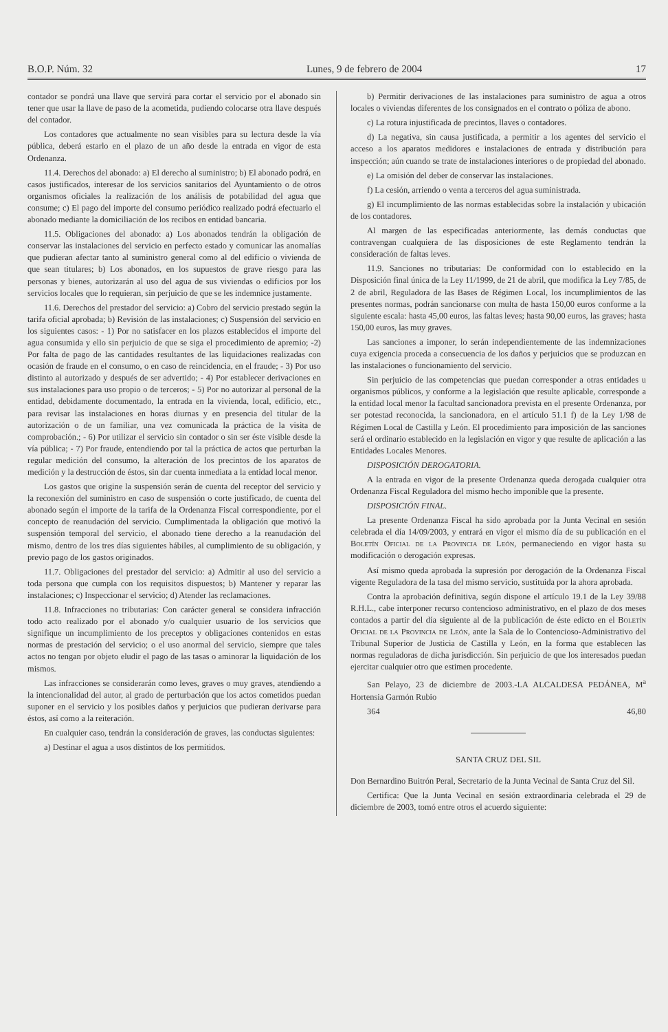B.O.P. Núm. 32 Lunes, 9 de febrero de 2004 17
contador se pondrá una llave que servirá para cortar el servicio por el abonado sin tener que usar la llave de paso de la acometida, pudiendo colocarse otra llave después del contador.
Los contadores que actualmente no sean visibles para su lectura desde la vía pública, deberá estarlo en el plazo de un año desde la entrada en vigor de esta Ordenanza.
11.4. Derechos del abonado: a) El derecho al suministro; b) El abonado podrá, en casos justificados, interesar de los servicios sanitarios del Ayuntamiento o de otros organismos oficiales la realización de los análisis de potabilidad del agua que consume; c) El pago del importe del consumo periódico realizado podrá efectuarlo el abonado mediante la domiciliación de los recibos en entidad bancaria.
11.5. Obligaciones del abonado: a) Los abonados tendrán la obligación de conservar las instalaciones del servicio en perfecto estado y comunicar las anomalías que pudieran afectar tanto al suministro general como al del edificio o vivienda de que sean titulares; b) Los abonados, en los supuestos de grave riesgo para las personas y bienes, autorizarán al uso del agua de sus viviendas o edificios por los servicios locales que lo requieran, sin perjuicio de que se les indemnice justamente.
11.6. Derechos del prestador del servicio: a) Cobro del servicio prestado según la tarifa oficial aprobada; b) Revisión de las instalaciones; c) Suspensión del servicio en los siguientes casos: - 1) Por no satisfacer en los plazos establecidos el importe del agua consumida y ello sin perjuicio de que se siga el procedimiento de apremio; -2) Por falta de pago de las cantidades resultantes de las liquidaciones realizadas con ocasión de fraude en el consumo, o en caso de reincidencia, en el fraude; - 3) Por uso distinto al autorizado y después de ser advertido; - 4) Por establecer derivaciones en sus instalaciones para uso propio o de terceros; - 5) Por no autorizar al personal de la entidad, debidamente documentado, la entrada en la vivienda, local, edificio, etc., para revisar las instalaciones en horas diurnas y en presencia del titular de la autorización o de un familiar, una vez comunicada la práctica de la visita de comprobación.; - 6) Por utilizar el servicio sin contador o sin ser éste visible desde la vía pública; - 7) Por fraude, entendiendo por tal la práctica de actos que perturban la regular medición del consumo, la alteración de los precintos de los aparatos de medición y la destrucción de éstos, sin dar cuenta inmediata a la entidad local menor.
Los gastos que origine la suspensión serán de cuenta del receptor del servicio y la reconexión del suministro en caso de suspensión o corte justificado, de cuenta del abonado según el importe de la tarifa de la Ordenanza Fiscal correspondiente, por el concepto de reanudación del servicio. Cumplimentada la obligación que motivó la suspensión temporal del servicio, el abonado tiene derecho a la reanudación del mismo, dentro de los tres días siguientes hábiles, al cumplimiento de su obligación, y previo pago de los gastos originados.
11.7. Obligaciones del prestador del servicio: a) Admitir al uso del servicio a toda persona que cumpla con los requisitos dispuestos; b) Mantener y reparar las instalaciones; c) Inspeccionar el servicio; d) Atender las reclamaciones.
11.8. Infracciones no tributarias: Con carácter general se considera infracción todo acto realizado por el abonado y/o cualquier usuario de los servicios que signifique un incumplimiento de los preceptos y obligaciones contenidos en estas normas de prestación del servicio; o el uso anormal del servicio, siempre que tales actos no tengan por objeto eludir el pago de las tasas o aminorar la liquidación de los mismos.
Las infracciones se considerarán como leves, graves o muy graves, atendiendo a la intencionalidad del autor, al grado de perturbación que los actos cometidos puedan suponer en el servicio y los posibles daños y perjuicios que pudieran derivarse para éstos, así como a la reiteración.
En cualquier caso, tendrán la consideración de graves, las conductas siguientes:
a) Destinar el agua a usos distintos de los permitidos.
b) Permitir derivaciones de las instalaciones para suministro de agua a otros locales o viviendas diferentes de los consignados en el contrato o póliza de abono.
c) La rotura injustificada de precintos, llaves o contadores.
d) La negativa, sin causa justificada, a permitir a los agentes del servicio el acceso a los aparatos medidores e instalaciones de entrada y distribución para inspección; aún cuando se trate de instalaciones interiores o de propiedad del abonado.
e) La omisión del deber de conservar las instalaciones.
f) La cesión, arriendo o venta a terceros del agua suministrada.
g) El incumplimiento de las normas establecidas sobre la instalación y ubicación de los contadores.
Al margen de las especificadas anteriormente, las demás conductas que contravengan cualquiera de las disposiciones de este Reglamento tendrán la consideración de faltas leves.
11.9. Sanciones no tributarias: De conformidad con lo establecido en la Disposición final única de la Ley 11/1999, de 21 de abril, que modifica la Ley 7/85, de 2 de abril, Reguladora de las Bases de Régimen Local, los incumplimientos de las presentes normas, podrán sancionarse con multa de hasta 150,00 euros conforme a la siguiente escala: hasta 45,00 euros, las faltas leves; hasta 90,00 euros, las graves; hasta 150,00 euros, las muy graves.
Las sanciones a imponer, lo serán independientemente de las indemnizaciones cuya exigencia proceda a consecuencia de los daños y perjuicios que se produzcan en las instalaciones o funcionamiento del servicio.
Sin perjuicio de las competencias que puedan corresponder a otras entidades u organismos públicos, y conforme a la legislación que resulte aplicable, corresponde a la entidad local menor la facultad sancionadora prevista en el presente Ordenanza, por ser potestad reconocida, la sancionadora, en el artículo 51.1 f) de la Ley 1/98 de Régimen Local de Castilla y León. El procedimiento para imposición de las sanciones será el ordinario establecido en la legislación en vigor y que resulte de aplicación a las Entidades Locales Menores.
DISPOSICIÓN DEROGATORIA.
A la entrada en vigor de la presente Ordenanza queda derogada cualquier otra Ordenanza Fiscal Reguladora del mismo hecho imponible que la presente.
DISPOSICIÓN FINAL.
La presente Ordenanza Fiscal ha sido aprobada por la Junta Vecinal en sesión celebrada el día 14/09/2003, y entrará en vigor el mismo día de su publicación en el Boletín Oficial de la Provincia de León, permaneciendo en vigor hasta su modificación o derogación expresas.
Así mismo queda aprobada la supresión por derogación de la Ordenanza Fiscal vigente Reguladora de la tasa del mismo servicio, sustituida por la ahora aprobada.
Contra la aprobación definitiva, según dispone el artículo 19.1 de la Ley 39/88 R.H.L., cabe interponer recurso contencioso administrativo, en el plazo de dos meses contados a partir del día siguiente al de la publicación de éste edicto en el Boletín Oficial de la Provincia de León, ante la Sala de lo Contencioso-Administrativo del Tribunal Superior de Justicia de Castilla y León, en la forma que establecen las normas reguladoras de dicha jurisdicción. Sin perjuicio de que los interesados puedan ejercitar cualquier otro que estimen procedente.
San Pelayo, 23 de diciembre de 2003.-LA ALCALDESA PEDÁNEA, M<sup>a</sup> Hortensia Garmón Rubio
364 46,80
SANTA CRUZ DEL SIL
Don Bernardino Buitrón Peral, Secretario de la Junta Vecinal de Santa Cruz del Sil.
Certifica: Que la Junta Vecinal en sesión extraordinaria celebrada el 29 de diciembre de 2003, tomó entre otros el acuerdo siguiente: